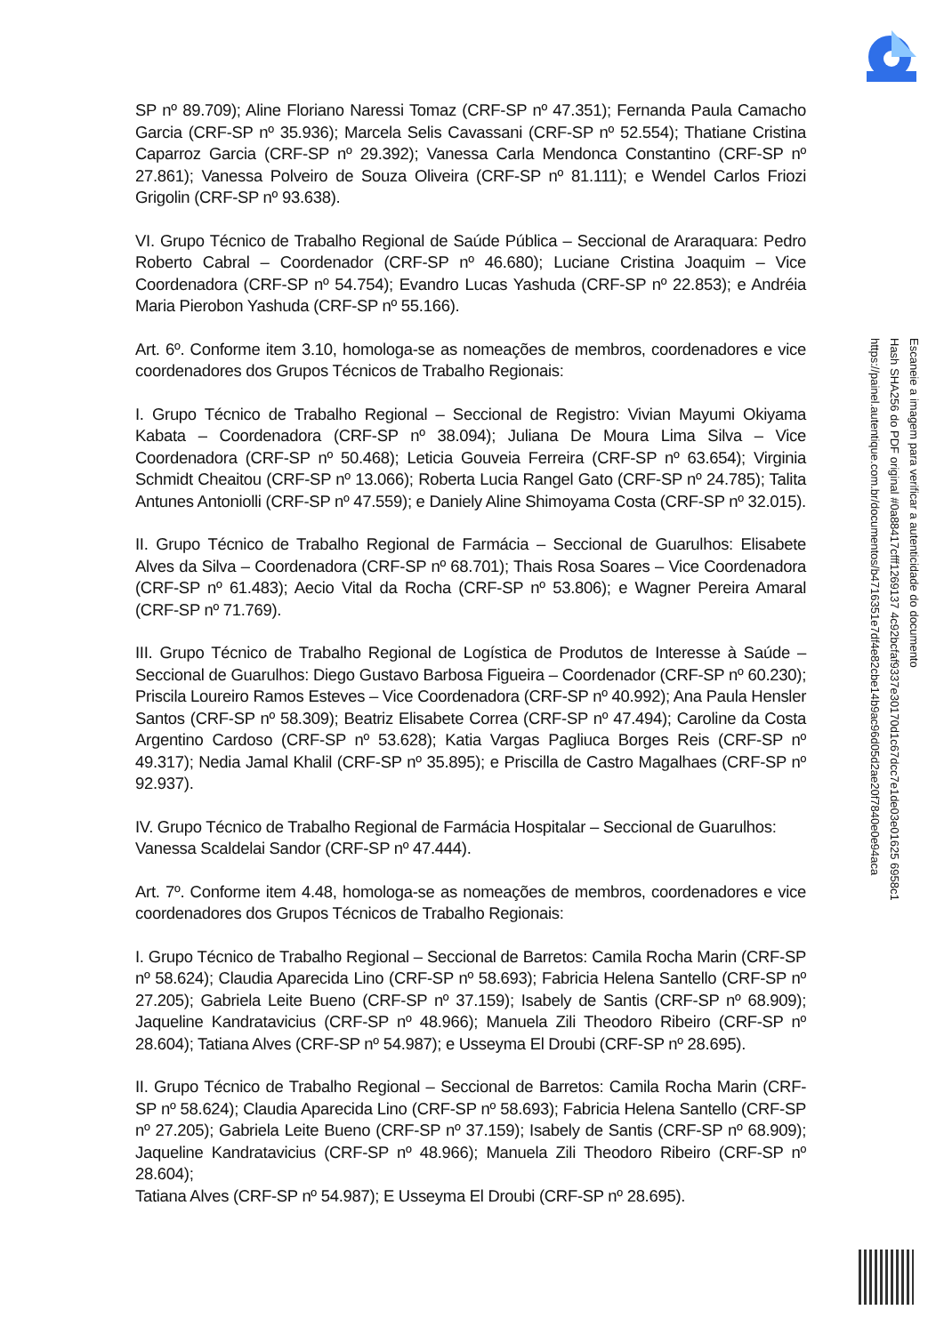SP nº 89.709); Aline Floriano Naressi Tomaz (CRF-SP nº 47.351); Fernanda Paula Camacho Garcia (CRF-SP nº 35.936); Marcela Selis Cavassani (CRF-SP nº 52.554); Thatiane Cristina Caparroz Garcia (CRF-SP nº 29.392); Vanessa Carla Mendonca Constantino (CRF-SP nº 27.861); Vanessa Polveiro de Souza Oliveira (CRF-SP nº 81.111); e Wendel Carlos Friozi Grigolin (CRF-SP nº 93.638).
VI. Grupo Técnico de Trabalho Regional de Saúde Pública – Seccional de Araraquara: Pedro Roberto Cabral – Coordenador (CRF-SP nº 46.680); Luciane Cristina Joaquim – Vice Coordenadora (CRF-SP nº 54.754); Evandro Lucas Yashuda (CRF-SP nº 22.853); e Andréia Maria Pierobon Yashuda (CRF-SP nº 55.166).
Art. 6º. Conforme item 3.10, homologa-se as nomeações de membros, coordenadores e vice coordenadores dos Grupos Técnicos de Trabalho Regionais:
I. Grupo Técnico de Trabalho Regional – Seccional de Registro: Vivian Mayumi Okiyama Kabata – Coordenadora (CRF-SP nº 38.094); Juliana De Moura Lima Silva – Vice Coordenadora (CRF-SP nº 50.468); Leticia Gouveia Ferreira (CRF-SP nº 63.654); Virginia Schmidt Cheaitou (CRF-SP nº 13.066); Roberta Lucia Rangel Gato (CRF-SP nº 24.785); Talita Antunes Antoniolli (CRF-SP nº 47.559); e Daniely Aline Shimoyama Costa (CRF-SP nº 32.015).
II. Grupo Técnico de Trabalho Regional de Farmácia – Seccional de Guarulhos: Elisabete Alves da Silva – Coordenadora (CRF-SP nº 68.701); Thais Rosa Soares – Vice Coordenadora (CRF-SP nº 61.483); Aecio Vital da Rocha (CRF-SP nº 53.806); e Wagner Pereira Amaral (CRF-SP nº 71.769).
III. Grupo Técnico de Trabalho Regional de Logística de Produtos de Interesse à Saúde – Seccional de Guarulhos: Diego Gustavo Barbosa Figueira – Coordenador (CRF-SP nº 60.230); Priscila Loureiro Ramos Esteves – Vice Coordenadora (CRF-SP nº 40.992); Ana Paula Hensler Santos (CRF-SP nº 58.309); Beatriz Elisabete Correa (CRF-SP nº 47.494); Caroline da Costa Argentino Cardoso (CRF-SP nº 53.628); Katia Vargas Pagliuca Borges Reis (CRF-SP nº 49.317); Nedia Jamal Khalil (CRF-SP nº 35.895); e Priscilla de Castro Magalhaes (CRF-SP nº 92.937).
IV. Grupo Técnico de Trabalho Regional de Farmácia Hospitalar – Seccional de Guarulhos:
Vanessa Scaldelai Sandor (CRF-SP nº 47.444).
Art. 7º. Conforme item 4.48, homologa-se as nomeações de membros, coordenadores e vice coordenadores dos Grupos Técnicos de Trabalho Regionais:
I. Grupo Técnico de Trabalho Regional – Seccional de Barretos: Camila Rocha Marin (CRF-SP nº 58.624); Claudia Aparecida Lino (CRF-SP nº 58.693); Fabricia Helena Santello (CRF-SP nº 27.205); Gabriela Leite Bueno (CRF-SP nº 37.159); Isabely de Santis (CRF-SP nº 68.909); Jaqueline Kandratavicius (CRF-SP nº 48.966); Manuela Zili Theodoro Ribeiro (CRF-SP nº 28.604); Tatiana Alves (CRF-SP nº 54.987); e Usseyma El Droubi (CRF-SP nº 28.695).
II. Grupo Técnico de Trabalho Regional – Seccional de Barretos: Camila Rocha Marin (CRF-SP nº 58.624); Claudia Aparecida Lino (CRF-SP nº 58.693); Fabricia Helena Santello (CRF-SP nº 27.205); Gabriela Leite Bueno (CRF-SP nº 37.159); Isabely de Santis (CRF-SP nº 68.909); Jaqueline Kandratavicius (CRF-SP nº 48.966); Manuela Zili Theodoro Ribeiro (CRF-SP nº 28.604);
Tatiana Alves (CRF-SP nº 54.987); E Usseyma El Droubi (CRF-SP nº 28.695).
Escaneie a imagem para verificar a autenticidade do documento
Hash SHA256 do PDF original #0a88417cfff1269137 4c92bcfaf9337e30170d1c67dcc7e1de03e01625 6958c1
https://painel.autentique.com.br/documentos/b4716351e7df4e82cbe14b9ac96d05d2ae20f7840e0e94aca